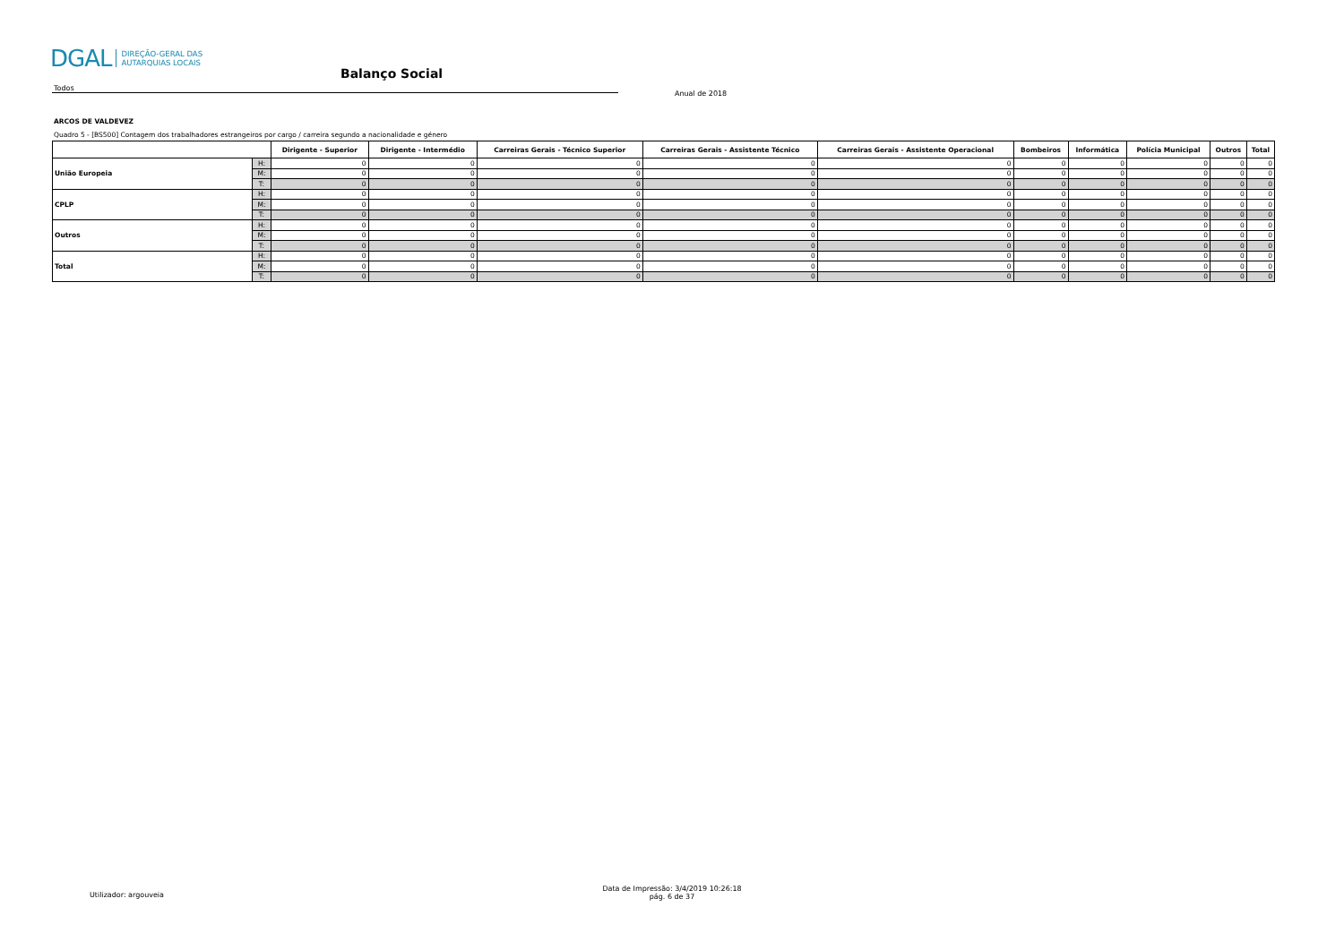DGAL DIREÇÃO-GERAL DAS
AUTARQUIAS LOCAIS
Balanço Social
Todos
Anual de 2018
ARCOS DE VALDEVEZ
Quadro 5 - [BS500] Contagem dos trabalhadores estrangeiros por cargo / carreira segundo a nacionalidade e género
| | | Dirigente - Superior | Dirigente - Intermédio | Carreiras Gerais - Técnico Superior | Carreiras Gerais - Assistente Técnico | Carreiras Gerais - Assistente Operacional | Bombeiros | Informática | Polícia Municipal | Outros | Total |
| --- | --- | --- | --- | --- | --- | --- | --- | --- | --- | --- | --- |
| União Europeia | H: | 0 | 0 | 0 | 0 | 0 | 0 | 0 | 0 | 0 | 0 |
| | M: | 0 | 0 | 0 | 0 | 0 | 0 | 0 | 0 | 0 | 0 |
| | T: | 0 | 0 | 0 | 0 | 0 | 0 | 0 | 0 | 0 | 0 |
| CPLP | H: | 0 | 0 | 0 | 0 | 0 | 0 | 0 | 0 | 0 | 0 |
| | M: | 0 | 0 | 0 | 0 | 0 | 0 | 0 | 0 | 0 | 0 |
| | T: | 0 | 0 | 0 | 0 | 0 | 0 | 0 | 0 | 0 | 0 |
| Outros | H: | 0 | 0 | 0 | 0 | 0 | 0 | 0 | 0 | 0 | 0 |
| | M: | 0 | 0 | 0 | 0 | 0 | 0 | 0 | 0 | 0 | 0 |
| | T: | 0 | 0 | 0 | 0 | 0 | 0 | 0 | 0 | 0 | 0 |
| Total | H: | 0 | 0 | 0 | 0 | 0 | 0 | 0 | 0 | 0 | 0 |
| | M: | 0 | 0 | 0 | 0 | 0 | 0 | 0 | 0 | 0 | 0 |
| | T: | 0 | 0 | 0 | 0 | 0 | 0 | 0 | 0 | 0 | 0 |
Utilizador: argouveia
Data de Impressão: 3/4/2019 10:26:18
pág. 6 de 37